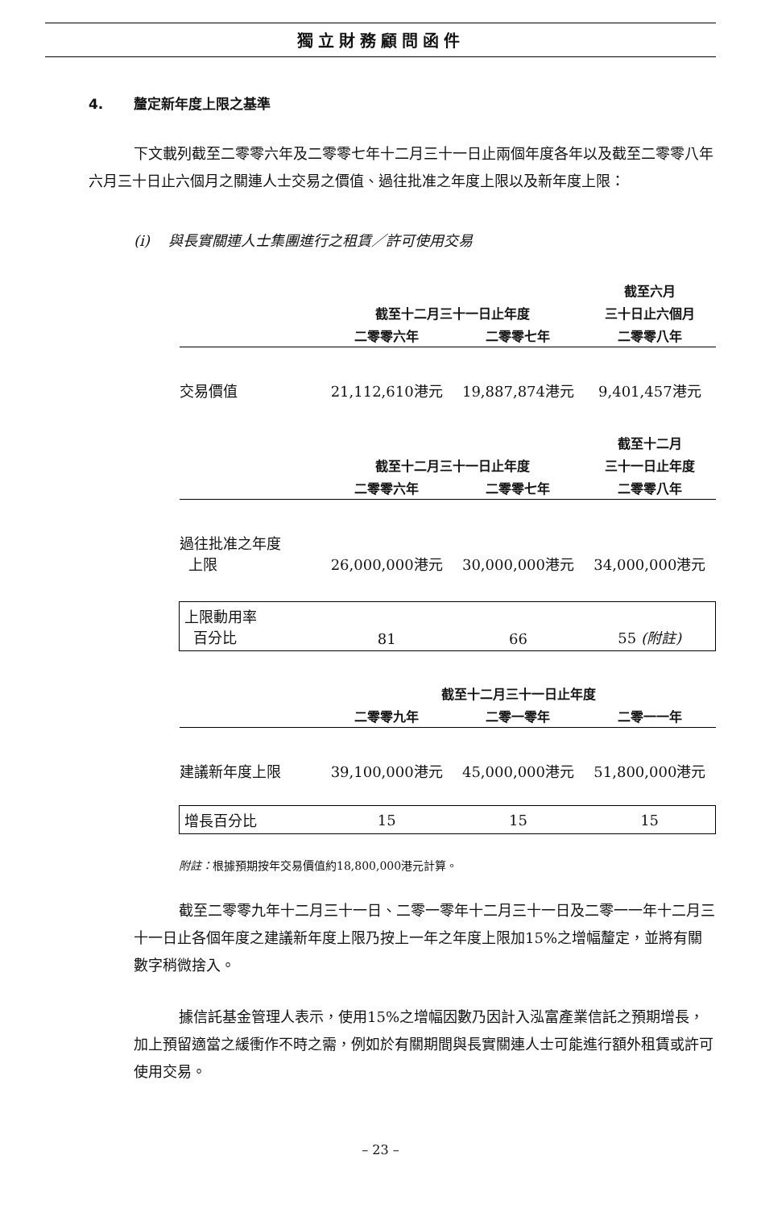獨立財務顧問函件
4. 釐定新年度上限之基準
下文載列截至二零零六年及二零零七年十二月三十一日止兩個年度各年以及截至二零零八年六月三十日止六個月之關連人士交易之價值、過往批准之年度上限以及新年度上限：
(i) 與長實關連人士集團進行之租賃／許可使用交易
| | | | 截至六月 |
| --- | --- | --- | --- |
| | 截至十二月三十一日止年度 | | 三十日止六個月 |
| | 二零零六年 | 二零零七年 | 二零零八年 |
| 交易價值 | 21,112,610港元 | 19,887,874港元 | 9,401,457港元 |
| | | | 截至十二月 |
| | 截至十二月三十一日止年度 | | 三十一日止年度 |
| | 二零零六年 | 二零零七年 | 二零零八年 |
| 過往批准之年度 上限 | 26,000,000港元 | 30,000,000港元 | 34,000,000港元 |
| 上限動用率 百分比 | 81 | 66 | 55 (附註) |
| | 截至十二月三十一日止年度 | | |
| | 二零零九年 | 二零一零年 | 二零一一年 |
| 建議新年度上限 | 39,100,000港元 | 45,000,000港元 | 51,800,000港元 |
| 增長百分比 | 15 | 15 | 15 |
附註：根據預期按年交易價值約18,800,000港元計算。
截至二零零九年十二月三十一日、二零一零年十二月三十一日及二零一一年十二月三十一日止各個年度之建議新年度上限乃按上一年之年度上限加15%之增幅釐定，並將有關數字稍微捨入。
據信託基金管理人表示，使用15%之增幅因數乃因計入泓富產業信託之預期增長，加上預留適當之緩衝作不時之需，例如於有關期間與長實關連人士可能進行額外租賃或許可使用交易。
– 23 –